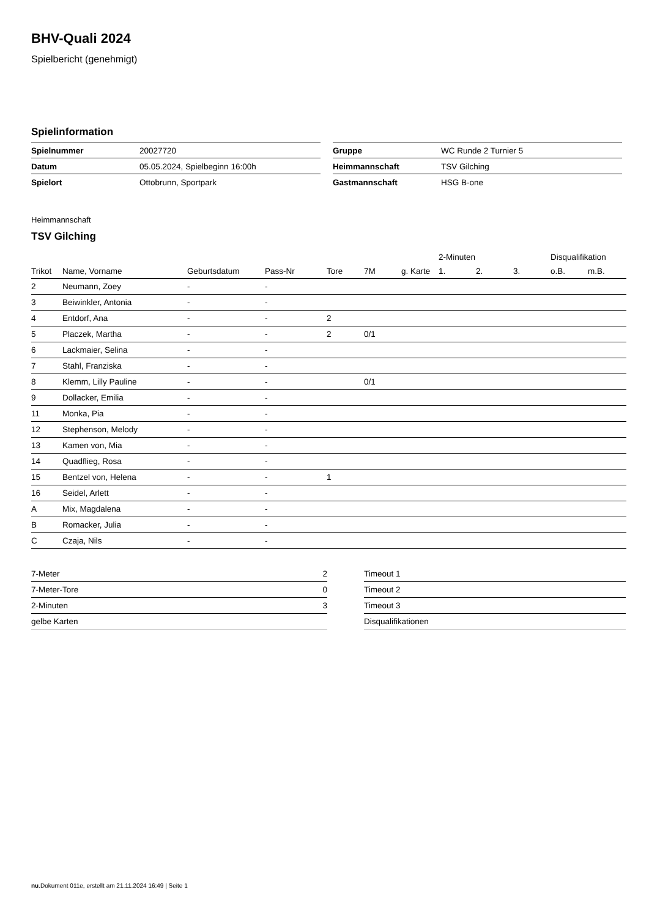BHV-Quali 2024
Spielbericht (genehmigt)
Spielinformation
| Spielnummer | 20027720 |
| Datum | 05.05.2024, Spielbeginn 16:00h |
| Spielort | Ottobrunn, Sportpark |
| Gruppe | WC Runde 2 Turnier 5 |
| Heimmannschaft | TSV Gilching |
| Gastmannschaft | HSG B-one |
Heimmannschaft
TSV Gilching
| | | | | | | | 2-Minuten | | | Disqualifikation | |
| --- | --- | --- | --- | --- | --- | --- | --- | --- | --- | --- | --- |
| Trikot | Name, Vorname | Geburtsdatum | Pass-Nr | Tore | 7M | g. Karte | 1. | 2. | 3. | o.B. | m.B. |
| 2 | Neumann, Zoey | - | - | | | | | | | | |
| 3 | Beiwinkler, Antonia | - | - | | | | | | | | |
| 4 | Entdorf, Ana | - | - | 2 | | | | | | | |
| 5 | Placzek, Martha | - | - | 2 | 0/1 | | | | | | |
| 6 | Lackmaier, Selina | - | - | | | | | | | | |
| 7 | Stahl, Franziska | - | - | | | | | | | | |
| 8 | Klemm, Lilly Pauline | - | - | | 0/1 | | | | | | |
| 9 | Dollacker, Emilia | - | - | | | | | | | | |
| 11 | Monka, Pia | - | - | | | | | | | | |
| 12 | Stephenson, Melody | - | - | | | | | | | | |
| 13 | Kamen von, Mia | - | - | | | | | | | | |
| 14 | Quadflieg, Rosa | - | - | | | | | | | | |
| 15 | Bentzel von, Helena | - | - | 1 | | | | | | | |
| 16 | Seidel, Arlett | - | - | | | | | | | | |
| A | Mix, Magdalena | - | - | | | | | | | | |
| B | Romacker, Julia | - | - | | | | | | | | |
| C | Czaja, Nils | - | - | | | | | | | | |
| 7-Meter | 2 |
| 7-Meter-Tore | 0 |
| 2-Minuten | 3 |
| gelbe Karten | |
| Timeout 1 |
| Timeout 2 |
| Timeout 3 |
| Disqualifikationen |
nu.Dokument 011e, erstellt am 21.11.2024 16:49 | Seite 1